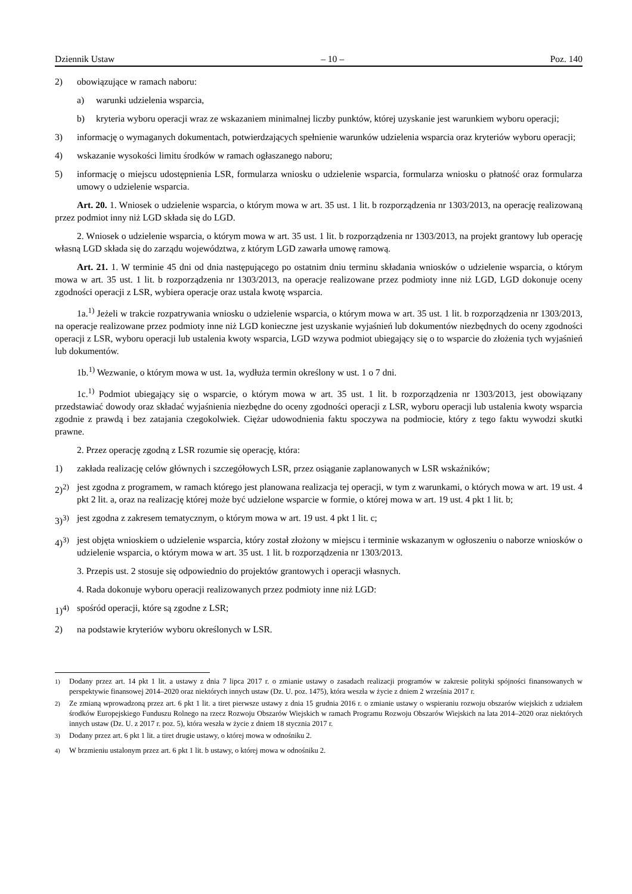Dziennik Ustaw – 10 – Poz. 140
2) obowiązujące w ramach naboru:
a) warunki udzielenia wsparcia,
b) kryteria wyboru operacji wraz ze wskazaniem minimalnej liczby punktów, której uzyskanie jest warunkiem wyboru operacji;
3) informację o wymaganych dokumentach, potwierdzających spełnienie warunków udzielenia wsparcia oraz kryteriów wyboru operacji;
4) wskazanie wysokości limitu środków w ramach ogłaszanego naboru;
5) informację o miejscu udostępnienia LSR, formularza wniosku o udzielenie wsparcia, formularza wniosku o płatność oraz formularza umowy o udzielenie wsparcia.
Art. 20. 1. Wniosek o udzielenie wsparcia, o którym mowa w art. 35 ust. 1 lit. b rozporządzenia nr 1303/2013, na operację realizowaną przez podmiot inny niż LGD składa się do LGD.
2. Wniosek o udzielenie wsparcia, o którym mowa w art. 35 ust. 1 lit. b rozporządzenia nr 1303/2013, na projekt grantowy lub operację własną LGD składa się do zarządu województwa, z którym LGD zawarła umowę ramową.
Art. 21. 1. W terminie 45 dni od dnia następującego po ostatnim dniu terminu składania wniosków o udzielenie wsparcia, o którym mowa w art. 35 ust. 1 lit. b rozporządzenia nr 1303/2013, na operacje realizowane przez podmioty inne niż LGD, LGD dokonuje oceny zgodności operacji z LSR, wybiera operacje oraz ustala kwotę wsparcia.
1a.<sup>1)</sup> Jeżeli w trakcie rozpatrywania wniosku o udzielenie wsparcia, o którym mowa w art. 35 ust. 1 lit. b rozporządzenia nr 1303/2013, na operacje realizowane przez podmioty inne niż LGD konieczne jest uzyskanie wyjaśnień lub dokumentów niezbędnych do oceny zgodności operacji z LSR, wyboru operacji lub ustalenia kwoty wsparcia, LGD wzywa podmiot ubiegający się o to wsparcie do złożenia tych wyjaśnień lub dokumentów.
1b.<sup>1)</sup> Wezwanie, o którym mowa w ust. 1a, wydłuża termin określony w ust. 1 o 7 dni.
1c.<sup>1)</sup> Podmiot ubiegający się o wsparcie, o którym mowa w art. 35 ust. 1 lit. b rozporządzenia nr 1303/2013, jest obowiązany przedstawiać dowody oraz składać wyjaśnienia niezbędne do oceny zgodności operacji z LSR, wyboru operacji lub ustalenia kwoty wsparcia zgodnie z prawdą i bez zatajania czegokolwiek. Ciężar udowodnienia faktu spoczywa na podmiocie, który z tego faktu wywodzi skutki prawne.
2. Przez operację zgodną z LSR rozumie się operację, która:
1) zakłada realizację celów głównych i szczegółowych LSR, przez osiąganie zaplanowanych w LSR wskaźników;
2)<sup>2)</sup> jest zgodna z programem, w ramach którego jest planowana realizacja tej operacji, w tym z warunkami, o których mowa w art. 19 ust. 4 pkt 2 lit. a, oraz na realizację której może być udzielone wsparcie w formie, o której mowa w art. 19 ust. 4 pkt 1 lit. b;
3)<sup>3)</sup> jest zgodna z zakresem tematycznym, o którym mowa w art. 19 ust. 4 pkt 1 lit. c;
4)<sup>3)</sup> jest objęta wnioskiem o udzielenie wsparcia, który został złożony w miejscu i terminie wskazanym w ogłoszeniu o naborze wniosków o udzielenie wsparcia, o którym mowa w art. 35 ust. 1 lit. b rozporządzenia nr 1303/2013.
3. Przepis ust. 2 stosuje się odpowiednio do projektów grantowych i operacji własnych.
4. Rada dokonuje wyboru operacji realizowanych przez podmioty inne niż LGD:
1)<sup>4)</sup> spośród operacji, które są zgodne z LSR;
2) na podstawie kryteriów wyboru określonych w LSR.
<sup>1)</sup> Dodany przez art. 14 pkt 1 lit. a ustawy z dnia 7 lipca 2017 r. o zmianie ustawy o zasadach realizacji programów w zakresie polityki spójności finansowanych w perspektywie finansowej 2014–2020 oraz niektórych innych ustaw (Dz. U. poz. 1475), która weszła w życie z dniem 2 września 2017 r.
<sup>2)</sup> Ze zmianą wprowadzoną przez art. 6 pkt 1 lit. a tiret pierwsze ustawy z dnia 15 grudnia 2016 r. o zmianie ustawy o wspieraniu rozwoju obszarów wiejskich z udziałem środków Europejskiego Funduszu Rolnego na rzecz Rozwoju Obszarów Wiejskich w ramach Programu Rozwoju Obszarów Wiejskich na lata 2014–2020 oraz niektórych innych ustaw (Dz. U. z 2017 r. poz. 5), która weszła w życie z dniem 18 stycznia 2017 r.
<sup>3)</sup> Dodany przez art. 6 pkt 1 lit. a tiret drugie ustawy, o której mowa w odnośniku 2.
<sup>4)</sup> W brzmieniu ustalonym przez art. 6 pkt 1 lit. b ustawy, o której mowa w odnośniku 2.